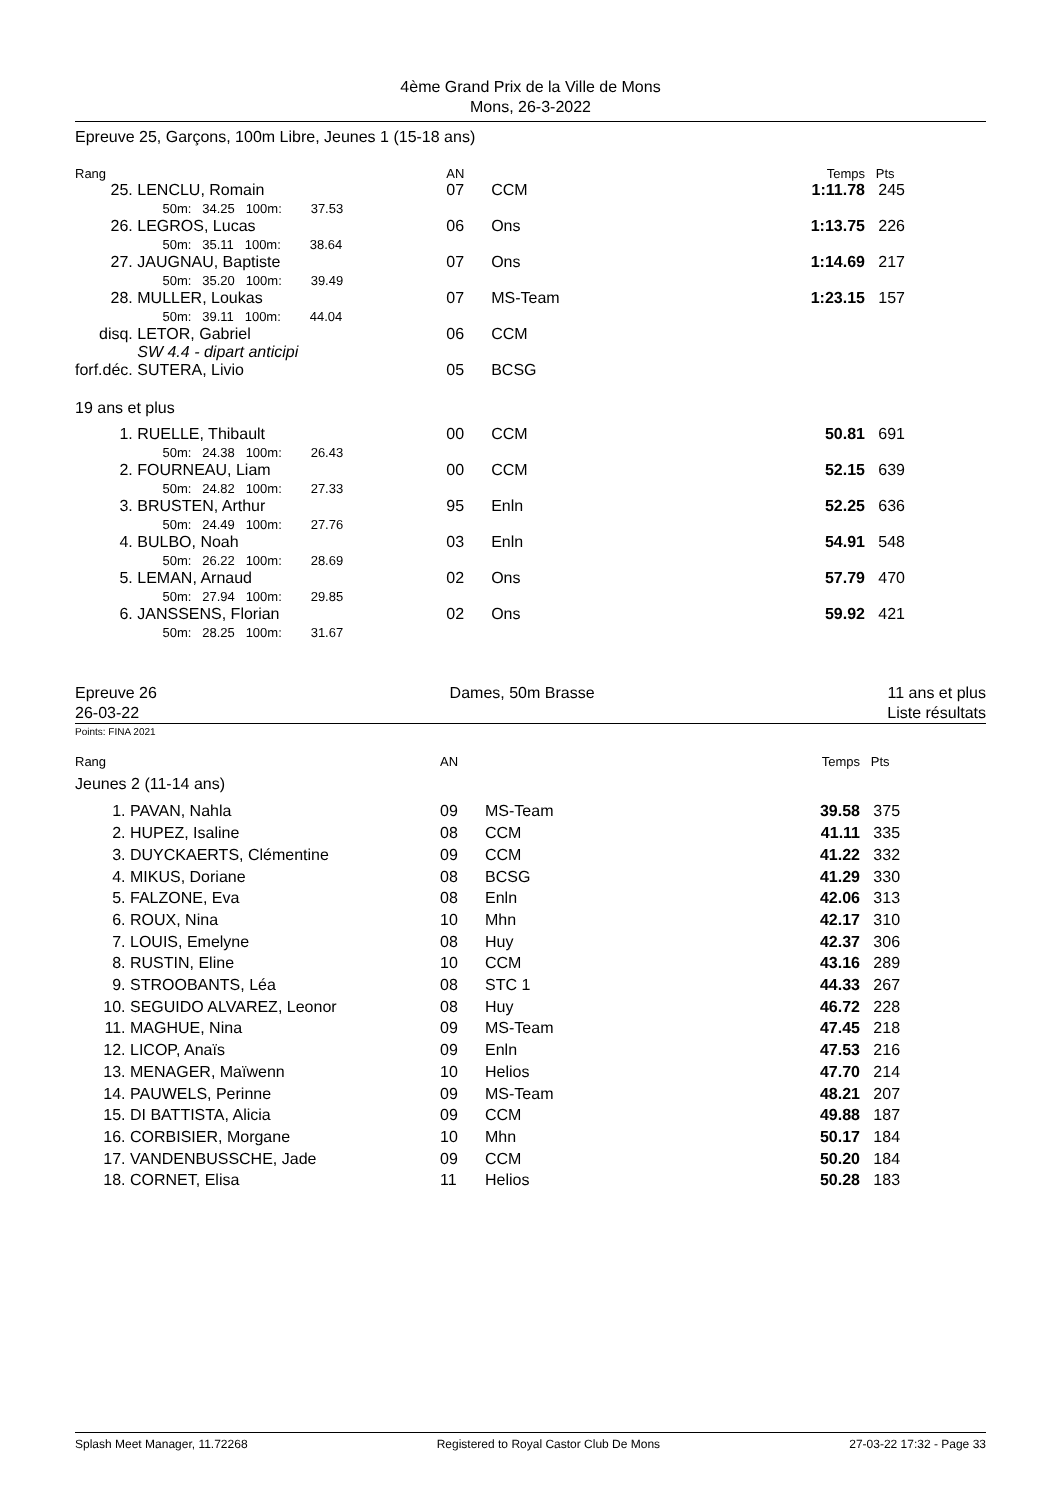4ème Grand Prix de la Ville de Mons
Mons, 26-3-2022
Epreuve 25, Garçons, 100m Libre, Jeunes 1 (15-18 ans)
| Rang | | AN | | Temps | Pts |
| 25. | LENCLU, Romain 50m: 34.25 100m: 37.53 | 07 | CCM | 1:11.78 | 245 |
| 26. | LEGROS, Lucas 50m: 35.11 100m: 38.64 | 06 | Ons | 1:13.75 | 226 |
| 27. | JAUGNAU, Baptiste 50m: 35.20 100m: 39.49 | 07 | Ons | 1:14.69 | 217 |
| 28. | MULLER, Loukas 50m: 39.11 100m: 44.04 | 07 | MS-Team | 1:23.15 | 157 |
| disq. | LETOR, Gabriel SW 4.4 - dipart anticipi | 06 | CCM | | |
| forf.déc. | SUTERA, Livio | 05 | BCSG | | |
| 19 ans et plus | | | | | |
| 1. | RUELLE, Thibault 50m: 24.38 100m: 26.43 | 00 | CCM | 50.81 | 691 |
| 2. | FOURNEAU, Liam 50m: 24.82 100m: 27.33 | 00 | CCM | 52.15 | 639 |
| 3. | BRUSTEN, Arthur 50m: 24.49 100m: 27.76 | 95 | Enln | 52.25 | 636 |
| 4. | BULBO, Noah 50m: 26.22 100m: 28.69 | 03 | Enln | 54.91 | 548 |
| 5. | LEMAN, Arnaud 50m: 27.94 100m: 29.85 | 02 | Ons | 57.79 | 470 |
| 6. | JANSSENS, Florian 50m: 28.25 100m: 31.67 | 02 | Ons | 59.92 | 421 |
Epreuve 26
26-03-22 Dames, 50m Brasse 11 ans et plus
Liste résultats
Points: FINA 2021
| Rang | | AN | | Temps | Pts |
| Jeunes 2 (11-14 ans) | | | | | |
| 1. | PAVAN, Nahla | 09 | MS-Team | 39.58 | 375 |
| 2. | HUPEZ, Isaline | 08 | CCM | 41.11 | 335 |
| 3. | DUYCKAERTS, Clémentine | 09 | CCM | 41.22 | 332 |
| 4. | MIKUS, Doriane | 08 | BCSG | 41.29 | 330 |
| 5. | FALZONE, Eva | 08 | Enln | 42.06 | 313 |
| 6. | ROUX, Nina | 10 | Mhn | 42.17 | 310 |
| 7. | LOUIS, Emelyne | 08 | Huy | 42.37 | 306 |
| 8. | RUSTIN, Eline | 10 | CCM | 43.16 | 289 |
| 9. | STROOBANTS, Léa | 08 | STC 1 | 44.33 | 267 |
| 10. | SEGUIDO ALVAREZ, Leonor | 08 | Huy | 46.72 | 228 |
| 11. | MAGHUE, Nina | 09 | MS-Team | 47.45 | 218 |
| 12. | LICOP, Anaïs | 09 | Enln | 47.53 | 216 |
| 13. | MENAGER, Maïwenn | 10 | Helios | 47.70 | 214 |
| 14. | PAUWELS, Perinne | 09 | MS-Team | 48.21 | 207 |
| 15. | DI BATTISTA, Alicia | 09 | CCM | 49.88 | 187 |
| 16. | CORBISIER, Morgane | 10 | Mhn | 50.17 | 184 |
| 17. | VANDENBUSSCHE, Jade | 09 | CCM | 50.20 | 184 |
| 18. | CORNET, Elisa | 11 | Helios | 50.28 | 183 |
Splash Meet Manager, 11.72268 Registered to Royal Castor Club De Mons 27-03-22 17:32 - Page 33